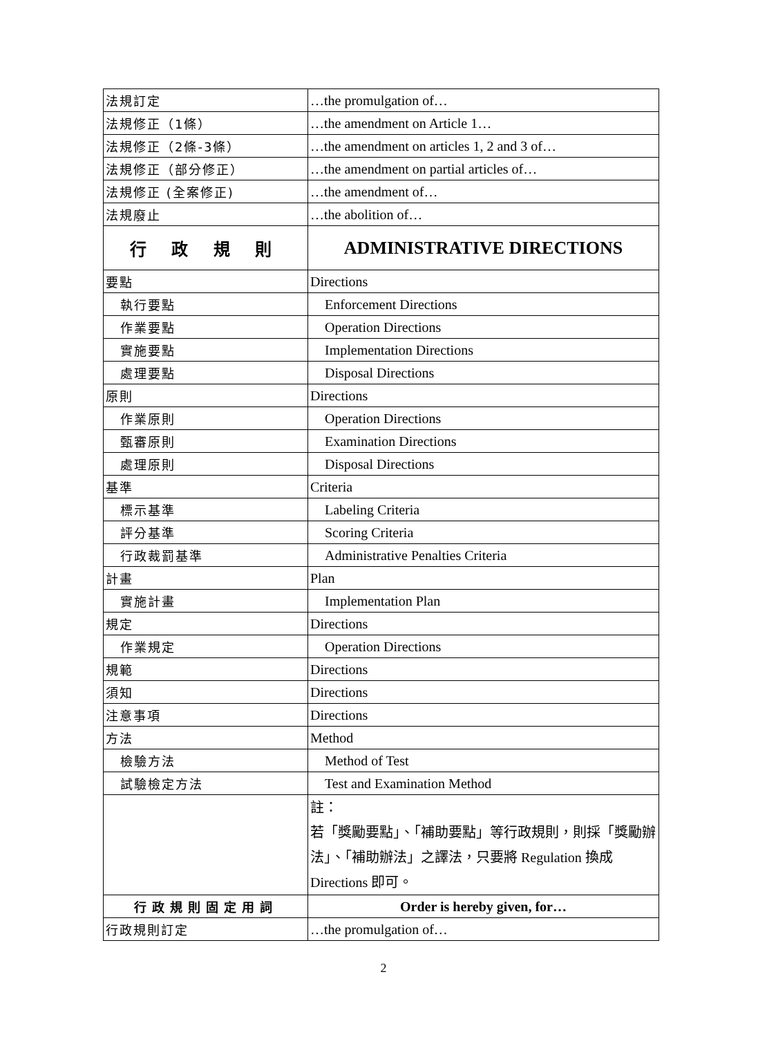| 法規訂定 | …the promulgation of… |
| 法規修正（1條） | …the amendment on Article 1… |
| 法規修正（2條-3條） | …the amendment on articles 1, 2 and 3 of… |
| 法規修正（部分修正） | …the amendment on partial articles of… |
| 法規修正 (全案修正) | …the amendment of… |
| 法規廢止 | …the abolition of… |
| 行 政 規 則 | ADMINISTRATIVE DIRECTIONS |
| 要點 | Directions |
| 執行要點 | Enforcement Directions |
| 作業要點 | Operation Directions |
| 實施要點 | Implementation Directions |
| 處理要點 | Disposal Directions |
| 原則 | Directions |
| 作業原則 | Operation Directions |
| 甄審原則 | Examination Directions |
| 處理原則 | Disposal Directions |
| 基準 | Criteria |
| 標示基準 | Labeling Criteria |
| 評分基準 | Scoring Criteria |
| 行政裁罰基準 | Administrative Penalties Criteria |
| 計畫 | Plan |
| 實施計畫 | Implementation Plan |
| 規定 | Directions |
| 作業規定 | Operation Directions |
| 規範 | Directions |
| 須知 | Directions |
| 注意事項 | Directions |
| 方法 | Method |
| 檢驗方法 | Method of Test |
| 試驗檢定方法 | Test and Examination Method |
| | 註： 若「獎勵要點」、「補助要點」等行政規則，則採「獎勵辦法」、「補助辦法」之譯法，只要將 Regulation 換成 Directions 即可。 |
| 行政規則固定用詞 | Order is hereby given, for… |
| 行政規則訂定 | …the promulgation of… |
2